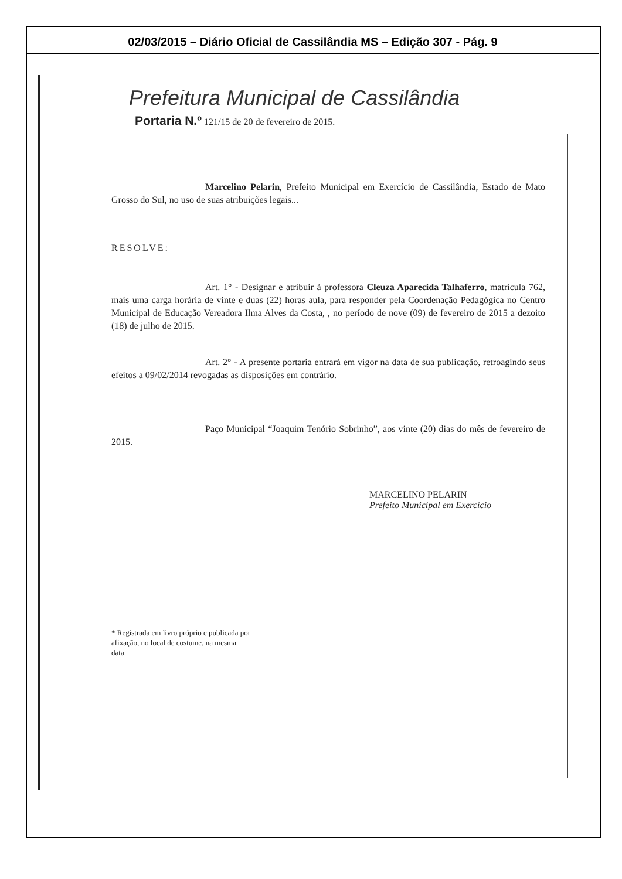02/03/2015 – Diário Oficial de Cassilândia MS – Edição 307 - Pág. 9
Prefeitura Municipal de Cassilândia
Portaria N.º 121/15 de 20 de fevereiro de 2015.
Marcelino Pelarin, Prefeito Municipal em Exercício de Cassilândia, Estado de Mato Grosso do Sul, no uso de suas atribuições legais...
RESOLVE:
Art. 1° - Designar e atribuir à professora Cleuza Aparecida Talhaferro, matrícula 762, mais uma carga horária de vinte e duas (22) horas aula, para responder pela Coordenação Pedagógica no Centro Municipal de Educação Vereadora Ilma Alves da Costa, , no período de nove (09) de fevereiro de 2015 a dezoito (18) de julho de 2015.
Art. 2° - A presente portaria entrará em vigor na data de sua publicação, retroagindo seus efeitos a 09/02/2014 revogadas as disposições em contrário.
Paço Municipal “Joaquim Tenório Sobrinho”, aos vinte (20) dias do mês de fevereiro de 2015.
MARCELINO PELARIN
Prefeito Municipal em Exercício
* Registrada em livro próprio e publicada por afixação, no local de costume, na mesma data.